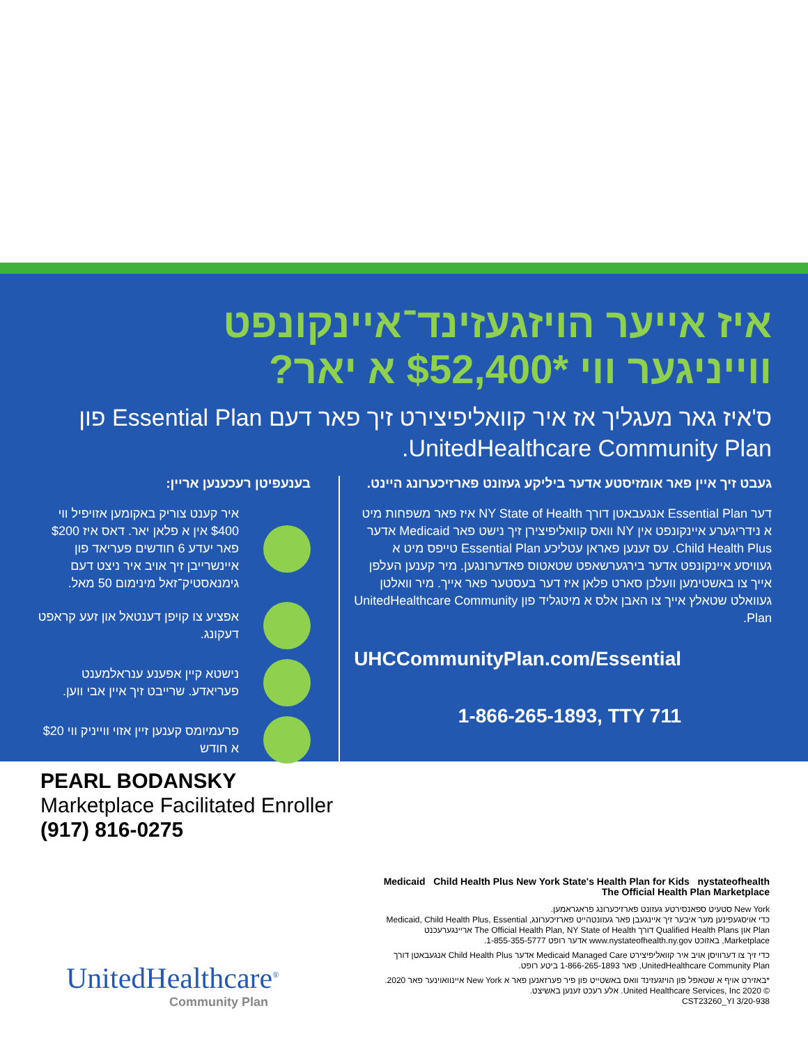איז אייער הויזגעזינד־איינקונפט
ווייניגער ווי *$52,400 א יאר?
ס'איז גאר מעגליך אז איר קוואליפיצירט זיך פאר דעם Essential Plan פון UnitedHealthcare Community Plan.
געבט זיך איין פאר אומזיסטע אדער ביליקע געזונט פארזיכערונג היינט.
דער Essential Plan אנגעבאטן דורך NY State of Health איז פאר משפחות מיט א נידריגערע איינקונפט אין NY וואס קוואליפיצירן זיך נישט פאר Medicaid אדער Child Health Plus. עס זענען פאראן עטליכע Essential Plan טייפס מיט א געוויסע איינקונפט אדער בירגערשאפט שטאטוס פאדערונגען. מיר קענען העלפן אייך צו באשטימען וועלכן סארט פלאן איז דער בעסטער פאר אייך. מיר וואלטן געוואלט שטאלץ אייך צו האבן אלס א מיטגליד פון UnitedHealthcare Community Plan.
UHCCommunityPlan.com/Essential
1-866-265-1893, TTY 711
בענעפיטן רעכענען אריין:
איר קענט צוריק באקומען אזויפיל ווי $400 אין א פלאן יאר. דאס איז $200 פאר יעדע 6 חודשים פעריאד פון איינשרייבן זיך אויב איר ניצט דעם גימנאסטיק־זאל מינימום 50 מאל.
אפציע צו קויפן דענטאל און זעע קראפט דעקונג.
נישטא קיין אפענע ענראלמענט פעריאדע. שרייבט זיך איין אבי ווען.
פרעמיומס קענען זיין אזוי ווייניק ווי $20 א חודש
PEARL BODANSKY
Marketplace Facilitated Enroller
(917) 816-0275
Medicaid Child Health Plus New York State's Health Plan for Kids nystateofhealth The Official Health Plan Marketplace
New York סטעיט ספאנסירטע געזונט פארזיכערונג פראגראמען.
כדי אויסגעפינען מער איבער זיך איינגעבן פאר געזונטהייט פארזיכערונג, Medicaid, Child Health Plus, Essential Plan און Qualified Health Plans דורך The Official Health Plan, NY State of Health אריינגערעכנט Marketplace, באזוכט www.nystateofhealth.ny.gov אדער רופט 1-855-355-5777.
כדי זיך צו דערוויסן אויב איר קוואליפיצירט Medicaid Managed Care אדער Child Health Plus אנגעבאטן דורך UnitedHealthcare Community Plan, פאר 1-866-265-1893 ביטע רופט.
*באזירט אויף א שטאפל פון הויזגעזינד וואס באשטייט פון פיר פערזאנען פאר א New York איינוואוינער פאר 2020. © 2020 United Healthcare Services, Inc. אלע רעכט זענען באשיצט.
938-CST23260_YI 3/20
UnitedHealthcare<sup>®</sup>
Community Plan